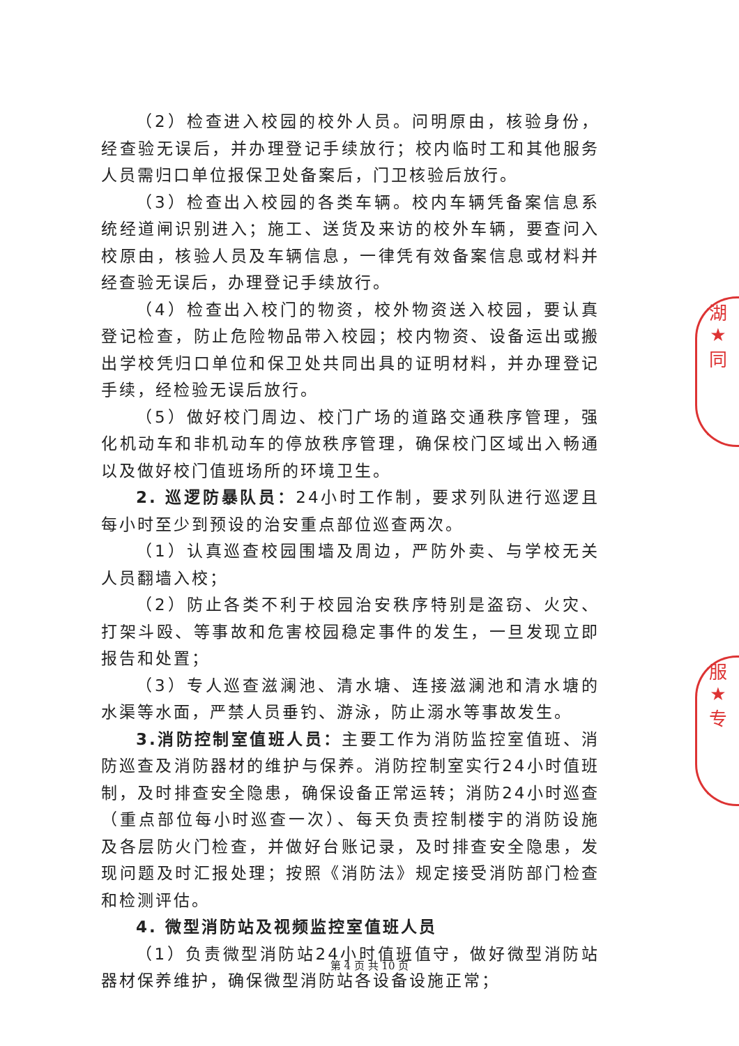（2）检查进入校园的校外人员。问明原由，核验身份，经查验无误后，并办理登记手续放行；校内临时工和其他服务人员需归口单位报保卫处备案后，门卫核验后放行。
（3）检查出入校园的各类车辆。校内车辆凭备案信息系统经道闸识别进入；施工、送货及来访的校外车辆，要查问入校原由，核验人员及车辆信息，一律凭有效备案信息或材料并经查验无误后，办理登记手续放行。
（4）检查出入校门的物资，校外物资送入校园，要认真登记检查，防止危险物品带入校园；校内物资、设备运出或搬出学校凭归口单位和保卫处共同出具的证明材料，并办理登记手续，经检验无误后放行。
（5）做好校门周边、校门广场的道路交通秩序管理，强化机动车和非机动车的停放秩序管理，确保校门区域出入畅通以及做好校门值班场所的环境卫生。
2. 巡逻防暴队员：24小时工作制，要求列队进行巡逻且每小时至少到预设的治安重点部位巡查两次。
（1）认真巡查校园围墙及周边，严防外卖、与学校无关人员翻墙入校；
（2）防止各类不利于校园治安秩序特别是盗窃、火灾、打架斗殴、等事故和危害校园稳定事件的发生，一旦发现立即报告和处置；
（3）专人巡查滋澜池、清水塘、连接滋澜池和清水塘的水渠等水面，严禁人员垂钓、游泳，防止溺水等事故发生。
3.消防控制室值班人员：主要工作为消防监控室值班、消防巡查及消防器材的维护与保养。消防控制室实行24小时值班制，及时排查安全隐患，确保设备正常运转；消防24小时巡查（重点部位每小时巡查一次）、每天负责控制楼宇的消防设施及各层防火门检查，并做好台账记录，及时排查安全隐患，发现问题及时汇报处理；按照《消防法》规定接受消防部门检查和检测评估。
4. 微型消防站及视频监控室值班人员
（1）负责微型消防站24小时值班值守，做好微型消防站器材保养维护，确保微型消防站各设备设施正常；
第 4 页 共 10 页
湖
★
同
服
★
专